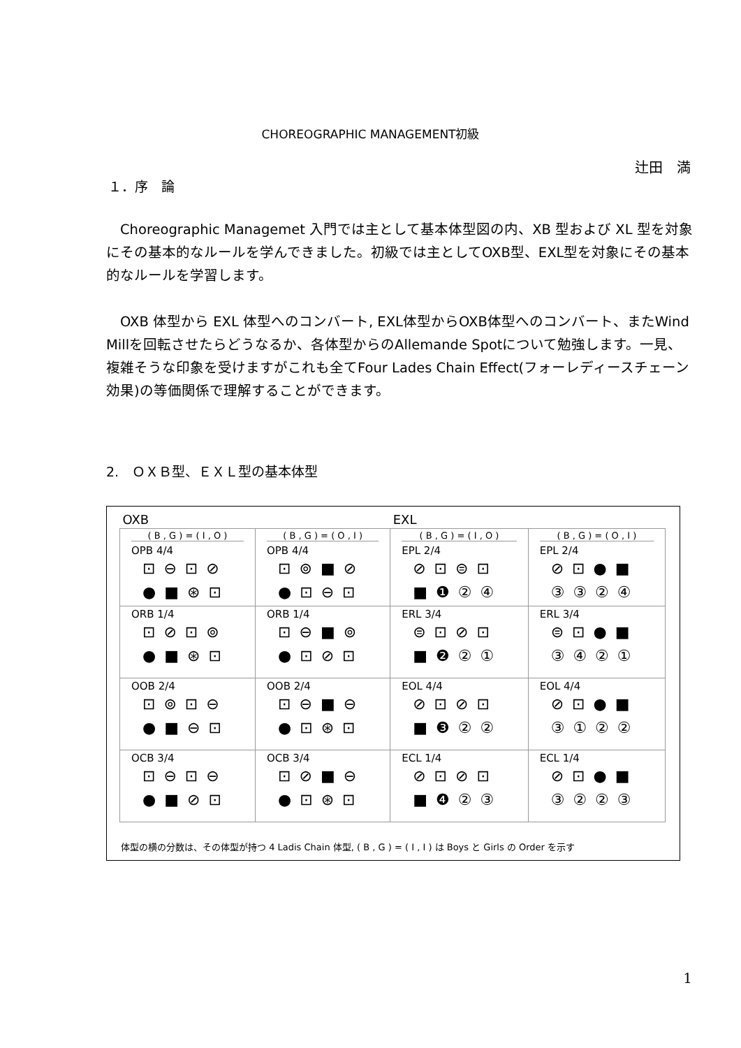CHOREOGRAPHIC MANAGEMENT初級
辻田　満
１．序　論
　Choreographic Managemet 入門では主として基本体型図の内、XB 型および XL 型を対象にその基本的なルールを学んできました。初級では主としてOXB型、EXL型を対象にその基本的なルールを学習します。
　OXB 体型から EXL 体型へのコンバート, EXL体型からOXB体型へのコンバート、またWind Millを回転させたらどうなるか、各体型からのAllemande Spotについて勉強します。一見、複雑そうな印象を受けますがこれも全てFour Lades Chain Effect(フォーレディースチェーン効果)の等価関係で理解することができます。
2.　ＯＸＢ型、ＥＸＬ型の基本体型
| OXB | | EXL | |
| ( B , G ) = ( I , O ) OPB 4/4 ⊡⊖⊡⊘ ●■⊛⊡ | ( B , G ) = ( O , I ) OPB 4/4 ⊡⊚■⊘ ●⊡⊖⊡ | ( B , G ) = ( I , O ) EPL 2/4 ⊘⊡⊜⊡ ■❶②④ | ( B , G ) = ( O , I ) EPL 2/4 ⊘⊡●■ ③③②④ |
| ORB 1/4 ⊡⊘⊡⊚ ●■⊛⊡ | ORB 1/4 ⊡⊖■⊚ ●⊡⊘⊡ | ERL 3/4 ⊜⊡⊘⊡ ■❷②① | ERL 3/4 ⊜⊡●■ ③④②① |
| OOB 2/4 ⊡⊚⊡⊖ ●■⊖⊡ | OOB 2/4 ⊡⊖■⊖ ●⊡⊛⊡ | EOL 4/4 ⊘⊡⊘⊡ ■❸②② | EOL 4/4 ⊘⊡●■ ③①②② |
| OCB 3/4 ⊡⊖⊡⊖ ●■⊘⊡ | OCB 3/4 ⊡⊘■⊖ ●⊡⊛⊡ | ECL 1/4 ⊘⊡⊘⊡ ■❹②③ | ECL 1/4 ⊘⊡●■ ③②②③ |
体型の横の分数は、その体型が持つ 4 Ladis Chain 体型, ( B , G ) = ( I , I ) は Boys と Girls の Order を示す
1